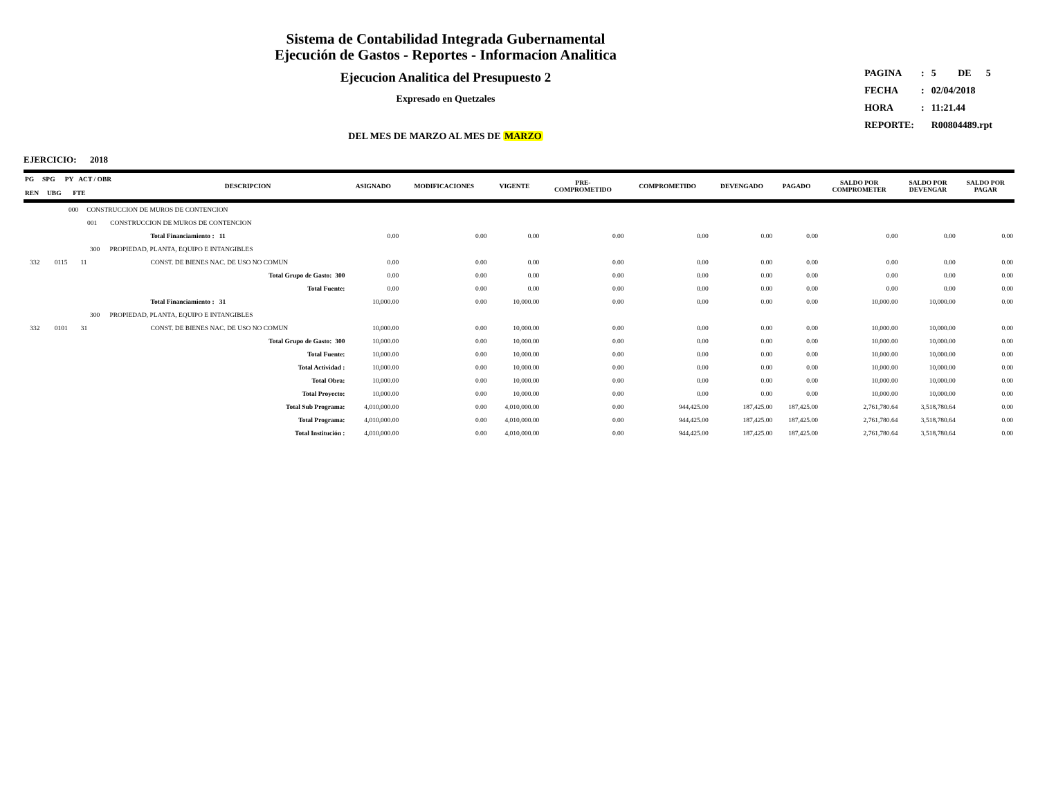Sistema de Contabilidad Integrada Gubernamental
Ejecución de Gastos - Reportes - Informacion Analitica
Ejecucion Analitica del Presupuesto 2
Expresado en Quetzales
| PAGINA | : | 5 DE 5 |
| FECHA | : | 02/04/2018 |
| HORA | : | 11:21.44 |
| REPORTE: | | R00804489.rpt |
DEL MES DE MARZO AL MES DE MARZO
EJERCICIO: 2018
| PG SPG PY ACT / OBR REN UBG FTE | DESCRIPCION | ASIGNADO | MODIFICACIONES | VIGENTE | PRE- COMPROMETIDO | COMPROMETIDO | DEVENGADO | PAGADO | SALDO POR COMPROMETER | SALDO POR DEVENGAR | SALDO POR PAGAR |
| --- | --- | --- | --- | --- | --- | --- | --- | --- | --- | --- | --- |
| 000 CONSTRUCCION DE MUROS DE CONTENCION | | | | | | | | | | | |
| 001 CONSTRUCCION DE MUROS DE CONTENCION | | | | | | | | | | | |
| | Total Financiamiento : 11 | 0.00 | 0.00 | 0.00 | 0.00 | 0.00 | 0.00 | 0.00 | 0.00 | 0.00 | 0.00 |
| 300 PROPIEDAD, PLANTA, EQUIPO E INTANGIBLES | | | | | | | | | | | |
| 332 0115 11 | CONST. DE BIENES NAC. DE USO NO COMUN | 0.00 | 0.00 | 0.00 | 0.00 | 0.00 | 0.00 | 0.00 | 0.00 | 0.00 | 0.00 |
| | Total Grupo de Gasto: 300 | 0.00 | 0.00 | 0.00 | 0.00 | 0.00 | 0.00 | 0.00 | 0.00 | 0.00 | 0.00 |
| | Total Fuente: | 0.00 | 0.00 | 0.00 | 0.00 | 0.00 | 0.00 | 0.00 | 0.00 | 0.00 | 0.00 |
| | Total Financiamiento : 31 | 10,000.00 | 0.00 | 10,000.00 | 0.00 | 0.00 | 0.00 | 0.00 | 10,000.00 | 10,000.00 | 0.00 |
| 300 PROPIEDAD, PLANTA, EQUIPO E INTANGIBLES | | | | | | | | | | | |
| 332 0101 31 | CONST. DE BIENES NAC. DE USO NO COMUN | 10,000.00 | 0.00 | 10,000.00 | 0.00 | 0.00 | 0.00 | 0.00 | 10,000.00 | 10,000.00 | 0.00 |
| | Total Grupo de Gasto: 300 | 10,000.00 | 0.00 | 10,000.00 | 0.00 | 0.00 | 0.00 | 0.00 | 10,000.00 | 10,000.00 | 0.00 |
| | Total Fuente: | 10,000.00 | 0.00 | 10,000.00 | 0.00 | 0.00 | 0.00 | 0.00 | 10,000.00 | 10,000.00 | 0.00 |
| | Total Actividad : | 10,000.00 | 0.00 | 10,000.00 | 0.00 | 0.00 | 0.00 | 0.00 | 10,000.00 | 10,000.00 | 0.00 |
| | Total Obra: | 10,000.00 | 0.00 | 10,000.00 | 0.00 | 0.00 | 0.00 | 0.00 | 10,000.00 | 10,000.00 | 0.00 |
| | Total Proyecto: | 10,000.00 | 0.00 | 10,000.00 | 0.00 | 0.00 | 0.00 | 0.00 | 10,000.00 | 10,000.00 | 0.00 |
| | Total Sub Programa: | 4,010,000.00 | 0.00 | 4,010,000.00 | 0.00 | 944,425.00 | 187,425.00 | 187,425.00 | 2,761,780.64 | 3,518,780.64 | 0.00 |
| | Total Programa: | 4,010,000.00 | 0.00 | 4,010,000.00 | 0.00 | 944,425.00 | 187,425.00 | 187,425.00 | 2,761,780.64 | 3,518,780.64 | 0.00 |
| | Total Institución : | 4,010,000.00 | 0.00 | 4,010,000.00 | 0.00 | 944,425.00 | 187,425.00 | 187,425.00 | 2,761,780.64 | 3,518,780.64 | 0.00 |